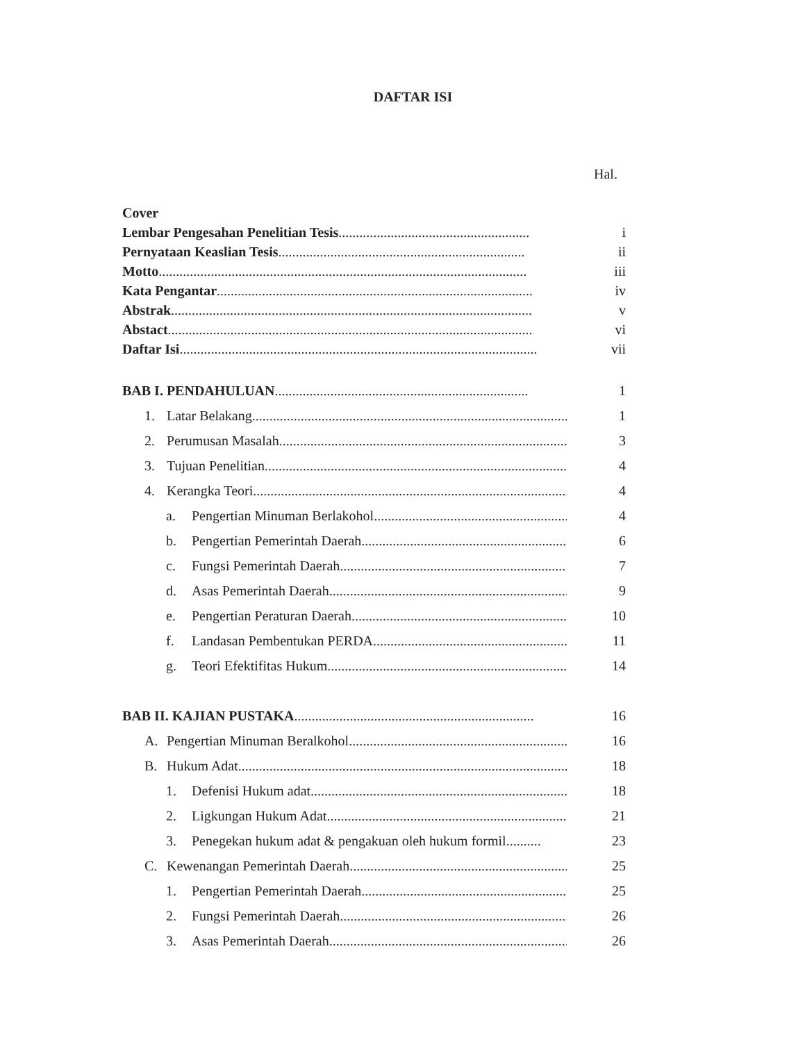DAFTAR ISI
Hal.
Cover
Lembar Pengesahan Penelitian Tesis....................................................... i
Pernyataan Keaslian Tesis....................................................................... ii
Motto.......................................................................................................... iii
Kata Pengantar........................................................................................... iv
Abstrak........................................................................................................ v
Abstact......................................................................................................... vi
Daftar Isi....................................................................................................... vii
BAB I. PENDAHULUAN......................................................................... 1
1. Latar Belakang........................................................................................... 1
2. Perumusan Masalah..................................................................................... 3
3. Tujuan Penelitian......................................................................................... 4
4. Kerangka Teori............................................................................................ 4
a. Pengertian Minuman Berlakohol.............................................................. 4
b. Pengertian Pemerintah Daerah.................................................................. 6
c. Fungsi Pemerintah Daerah........................................................................ 7
d. Asas Pemerintah Daerah........................................................................... 9
e. Pengertian Peraturan Daerah..................................................................... 10
f. Landasan Pembentukan PERDA.............................................................. 11
g. Teori Efektifitas Hukum........................................................................... 14
BAB II. KAJIAN PUSTAKA..................................................................... 16
A. Pengertian Minuman Beralkohol.................................................................. 16
B. Hukum Adat................................................................................................. 18
1. Defenisi Hukum adat............................................................................... 18
2. Ligkungan Hukum Adat........................................................................... 21
3. Penegekan hukum adat & pengakuan oleh hukum formil.......... 23
C. Kewenangan Pemerintah Daerah.................................................................. 25
1. Pengertian Pemerintah Daerah.................................................................. 25
2. Fungsi Pemerintah Daerah....................................................................... 26
3. Asas Pemerintah Daerah........................................................................... 26